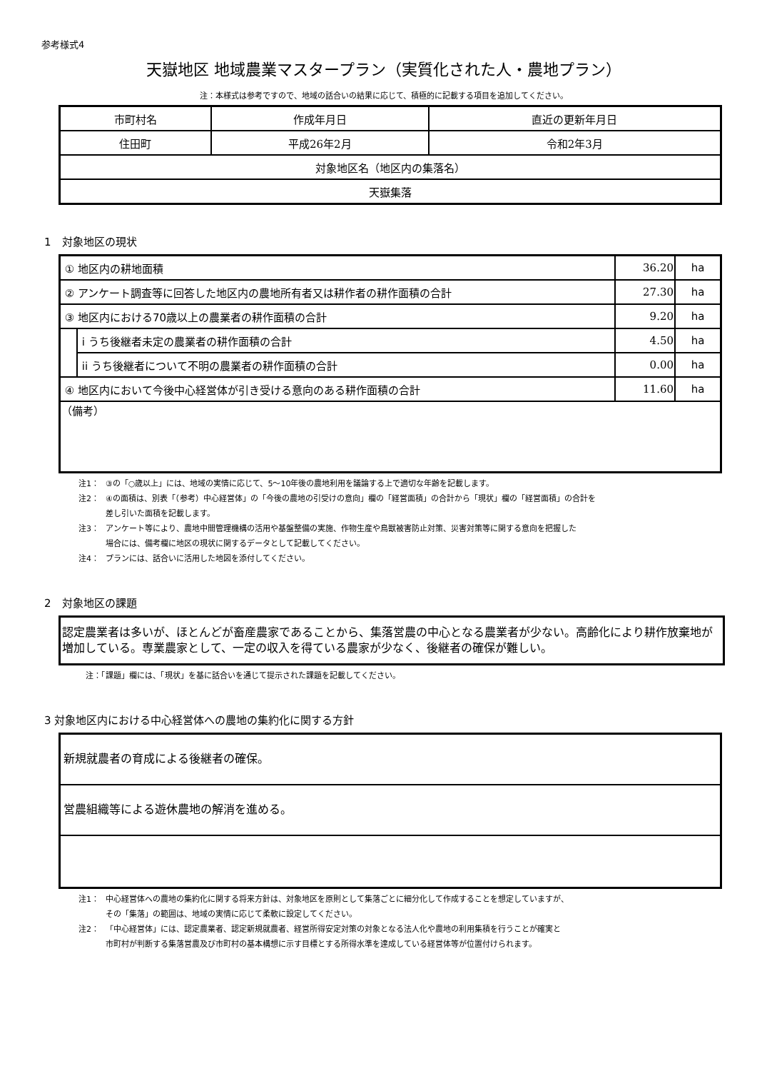参考様式4
天嶽地区 地域農業マスタープラン（実質化された人・農地プラン）
注：本様式は参考ですので、地域の話合いの結果に応じて、積極的に記載する項目を追加してください。
| 市町村名 | 作成年月日 | 直近の更新年月日 |
| --- | --- | --- |
| 住田町 | 平成26年2月 | 令和2年3月 |
| 対象地区名（地区内の集落名） | | |
| 天嶽集落 | | |
1　対象地区の現状
| ① 地区内の耕地面積 | | 36.20 | ha |
| ② アンケート調査等に回答した地区内の農地所有者又は耕作者の耕作面積の合計 | | 27.30 | ha |
| ③ 地区内における70歳以上の農業者の耕作面積の合計 | | 9.20 | ha |
| | i うち後継者未定の農業者の耕作面積の合計 | 4.50 | ha |
| | ii うち後継者について不明の農業者の耕作面積の合計 | 0.00 | ha |
| ④ 地区内において今後中心経営体が引き受ける意向のある耕作面積の合計 | | 11.60 | ha |
| （備考） | | | |
注1： ③の「○歳以上」には、地域の実情に応じて、5～10年後の農地利用を議論する上で適切な年齢を記載します。
注2： ④の面積は、別表「（参考）中心経営体」の「今後の農地の引受けの意向」欄の「経営面積」の合計から「現状」欄の「経営面積」の合計を
差し引いた面積を記載します。
注3： アンケート等により、農地中間管理機構の活用や基盤整備の実施、作物生産や鳥獣被害防止対策、災害対策等に関する意向を把握した
場合には、備考欄に地区の現状に関するデータとして記載してください。
注4： プランには、話合いに活用した地図を添付してください。
2　対象地区の課題
認定農業者は多いが、ほとんどが畜産農家であることから、集落営農の中心となる農業者が少ない。高齢化により耕作放棄地が増加している。専業農家として、一定の収入を得ている農家が少なく、後継者の確保が難しい。
注：「課題」欄には、「現状」を基に話合いを通じて提示された課題を記載してください。
3 対象地区内における中心経営体への農地の集約化に関する方針
新規就農者の育成による後継者の確保。
営農組織等による遊休農地の解消を進める。
注1： 中心経営体への農地の集約化に関する将来方針は、対象地区を原則として集落ごとに細分化して作成することを想定していますが、
その「集落」の範囲は、地域の実情に応じて柔軟に設定してください。
注2： 「中心経営体」には、認定農業者、認定新規就農者、経営所得安定対策の対象となる法人化や農地の利用集積を行うことが確実と
市町村が判断する集落営農及び市町村の基本構想に示す目標とする所得水準を達成している経営体等が位置付けられます。